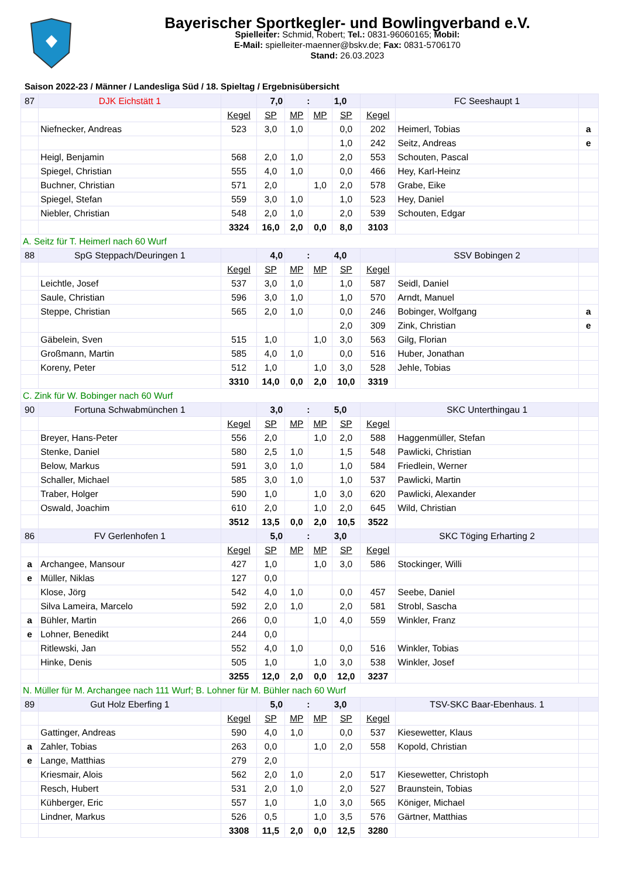Bayerischer Sportkegler- und Bowlingverband e.V.
Spielleiter: Schmid, Robert; Tel.: 0831-96060165; Mobil:
E-Mail: spielleiter-maenner@bskv.de; Fax: 0831-5706170
Stand: 26.03.2023
Saison 2022-23 / Männer / Landesliga Süd / 18. Spieltag / Ergebnisübersicht
| 87 | DJK Eichstätt 1 | | 7,0 | : | | 1,0 | | FC Seeshaupt 1 | |
| | | Kegel | SP | MP | MP | SP | Kegel | | |
| | Niefnecker, Andreas | 523 | 3,0 | 1,0 | | 0,0 | 202 | Heimerl, Tobias | a |
| | | | | | | 1,0 | 242 | Seitz, Andreas | e |
| | Heigl, Benjamin | 568 | 2,0 | 1,0 | | 2,0 | 553 | Schouten, Pascal | |
| | Spiegel, Christian | 555 | 4,0 | 1,0 | | 0,0 | 466 | Hey, Karl-Heinz | |
| | Buchner, Christian | 571 | 2,0 | | 1,0 | 2,0 | 578 | Grabe, Eike | |
| | Spiegel, Stefan | 559 | 3,0 | 1,0 | | 1,0 | 523 | Hey, Daniel | |
| | Niebler, Christian | 548 | 2,0 | 1,0 | | 2,0 | 539 | Schouten, Edgar | |
| | | 3324 | 16,0 | 2,0 | 0,0 | 8,0 | 3103 | | |
| A. Seitz für T. Heimerl nach 60 Wurf | | | | | | | | | |
| 88 | SpG Steppach/Deuringen 1 | | 4,0 | : | | 4,0 | | SSV Bobingen 2 | |
| | | Kegel | SP | MP | MP | SP | Kegel | | |
| | Leichtle, Josef | 537 | 3,0 | 1,0 | | 1,0 | 587 | Seidl, Daniel | |
| | Saule, Christian | 596 | 3,0 | 1,0 | | 1,0 | 570 | Arndt, Manuel | |
| | Steppe, Christian | 565 | 2,0 | 1,0 | | 0,0 | 246 | Bobinger, Wolfgang | a |
| | | | | | | 2,0 | 309 | Zink, Christian | e |
| | Gäbelein, Sven | 515 | 1,0 | | 1,0 | 3,0 | 563 | Gilg, Florian | |
| | Großmann, Martin | 585 | 4,0 | 1,0 | | 0,0 | 516 | Huber, Jonathan | |
| | Koreny, Peter | 512 | 1,0 | | 1,0 | 3,0 | 528 | Jehle, Tobias | |
| | | 3310 | 14,0 | 0,0 | 2,0 | 10,0 | 3319 | | |
| C. Zink für W. Bobinger nach 60 Wurf | | | | | | | | | |
| 90 | Fortuna Schwabmünchen 1 | | 3,0 | : | | 5,0 | | SKC Unterthingau 1 | |
| | | Kegel | SP | MP | MP | SP | Kegel | | |
| | Breyer, Hans-Peter | 556 | 2,0 | | 1,0 | 2,0 | 588 | Haggenmüller, Stefan | |
| | Stenke, Daniel | 580 | 2,5 | 1,0 | | 1,5 | 548 | Pawlicki, Christian | |
| | Below, Markus | 591 | 3,0 | 1,0 | | 1,0 | 584 | Friedlein, Werner | |
| | Schaller, Michael | 585 | 3,0 | 1,0 | | 1,0 | 537 | Pawlicki, Martin | |
| | Traber, Holger | 590 | 1,0 | | 1,0 | 3,0 | 620 | Pawlicki, Alexander | |
| | Oswald, Joachim | 610 | 2,0 | | 1,0 | 2,0 | 645 | Wild, Christian | |
| | | 3512 | 13,5 | 0,0 | 2,0 | 10,5 | 3522 | | |
| 86 | FV Gerlenhofen 1 | | 5,0 | : | | 3,0 | | SKC Töging Erharting 2 | |
| | | Kegel | SP | MP | MP | SP | Kegel | | |
| a | Archangee, Mansour | 427 | 1,0 | | 1,0 | 3,0 | 586 | Stockinger, Willi | |
| e | Müller, Niklas | 127 | 0,0 | | | | | | |
| | Klose, Jörg | 542 | 4,0 | 1,0 | | 0,0 | 457 | Seebe, Daniel | |
| | Silva Lameira, Marcelo | 592 | 2,0 | 1,0 | | 2,0 | 581 | Strobl, Sascha | |
| a | Bühler, Martin | 266 | 0,0 | | 1,0 | 4,0 | 559 | Winkler, Franz | |
| e | Lohner, Benedikt | 244 | 0,0 | | | | | | |
| | Ritlewski, Jan | 552 | 4,0 | 1,0 | | 0,0 | 516 | Winkler, Tobias | |
| | Hinke, Denis | 505 | 1,0 | | 1,0 | 3,0 | 538 | Winkler, Josef | |
| | | 3255 | 12,0 | 2,0 | 0,0 | 12,0 | 3237 | | |
| N. Müller für M. Archangee nach 111 Wurf; B. Lohner für M. Bühler nach 60 Wurf | | | | | | | | | |
| 89 | Gut Holz Eberfing 1 | | 5,0 | : | | 3,0 | | TSV-SKC Baar-Ebenhaus. 1 | |
| | | Kegel | SP | MP | MP | SP | Kegel | | |
| | Gattinger, Andreas | 590 | 4,0 | 1,0 | | 0,0 | 537 | Kiesewetter, Klaus | |
| a | Zahler, Tobias | 263 | 0,0 | | 1,0 | 2,0 | 558 | Kopold, Christian | |
| e | Lange, Matthias | 279 | 2,0 | | | | | | |
| | Kriesmair, Alois | 562 | 2,0 | 1,0 | | 2,0 | 517 | Kiesewetter, Christoph | |
| | Resch, Hubert | 531 | 2,0 | 1,0 | | 2,0 | 527 | Braunstein, Tobias | |
| | Kühberger, Eric | 557 | 1,0 | | 1,0 | 3,0 | 565 | Königer, Michael | |
| | Lindner, Markus | 526 | 0,5 | | 1,0 | 3,5 | 576 | Gärtner, Matthias | |
| | | 3308 | 11,5 | 2,0 | 0,0 | 12,5 | 3280 | | |